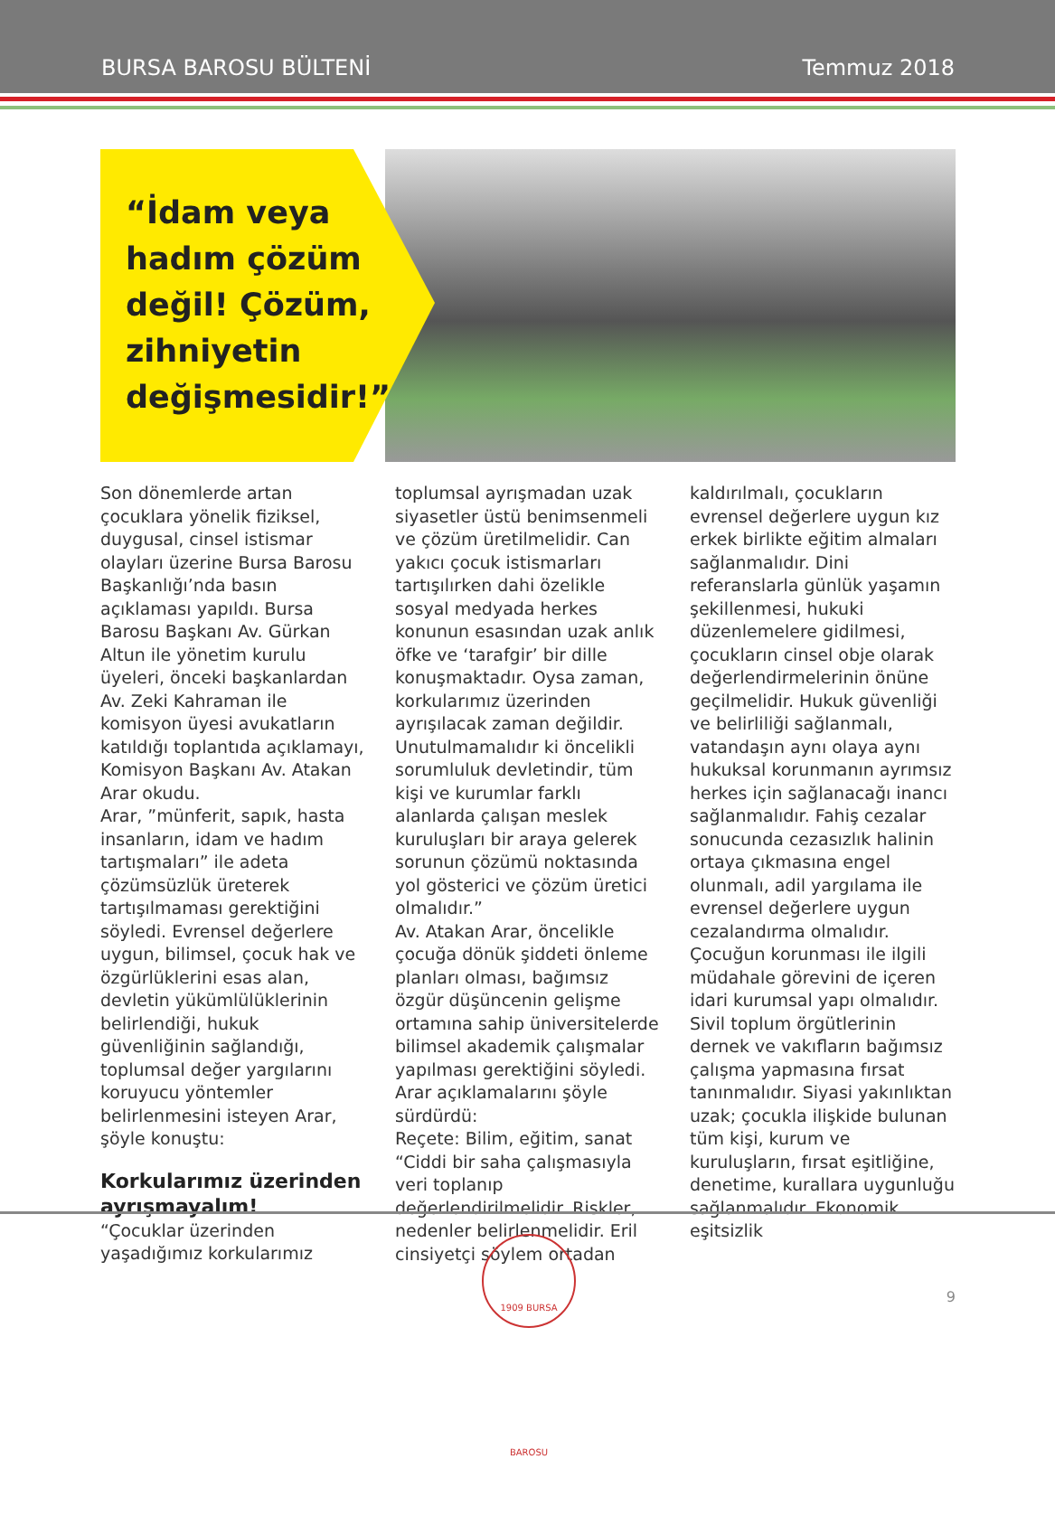BURSA BAROSU BÜLTENİ Temmuz 2018
“İdam veya hadım çözüm değil! Çözüm, zihniyetin değişmesidir!”
Son dönemlerde artan çocuklara yönelik fiziksel, duygusal, cinsel istismar olayları üzerine Bursa Barosu Başkanlığı’nda basın açıklaması yapıldı. Bursa Barosu Başkanı Av. Gürkan Altun ile yönetim kurulu üyeleri, önceki başkanlardan Av. Zeki Kahraman ile komisyon üyesi avukatların katıldığı toplantıda açıklamayı, Komisyon Başkanı Av. Atakan Arar okudu.
Arar, ”münferit, sapık, hasta insanların, idam ve hadım tartışmaları” ile adeta çözümsüzlük üreterek tartışılmaması gerektiğini söyledi. Evrensel değerlere uygun, bilimsel, çocuk hak ve özgürlüklerini esas alan, devletin yükümlülüklerinin belirlendiği, hukuk güvenliğinin sağlandığı, toplumsal değer yargılarını koruyucu yöntemler belirlenmesini isteyen Arar, şöyle konuştu:
Korkularımız üzerinden ayrışmayalım!
“Çocuklar üzerinden yaşadığımız korkularımız toplumsal ayrışmadan uzak siyasetler üstü benimsenmeli ve çözüm üretilmelidir. Can yakıcı çocuk istismarları tartışılırken dahi özelikle sosyal medyada herkes konunun esasından uzak anlık öfke ve ‘tarafgir’ bir dille konuşmaktadır. Oysa zaman, korkularımız üzerinden ayrışılacak zaman değildir. Unutulmamalıdır ki öncelikli sorumluluk devletindir, tüm kişi ve kurumlar farklı alanlarda çalışan meslek kuruluşları bir araya gelerek sorunun çözümü noktasında yol gösterici ve çözüm üretici olmalıdır.”
Av. Atakan Arar, öncelikle çocuğa dönük şiddeti önleme planları olması, bağımsız özgür düşüncenin gelişme ortamına sahip üniversitelerde bilimsel akademik çalışmalar yapılması gerektiğini söyledi. Arar açıklamalarını şöyle sürdürdü:
Reçete: Bilim, eğitim, sanat
“Ciddi bir saha çalışmasıyla veri toplanıp değerlendirilmelidir. Riskler, nedenler belirlenmelidir. Eril cinsiyetçi söylem ortadan kaldırılmalı, çocukların evrensel değerlere uygun kız erkek birlikte eğitim almaları sağlanmalıdır. Dini referanslarla günlük yaşamın şekillenmesi, hukuki düzenlemelere gidilmesi, çocukların cinsel obje olarak değerlendirmelerinin önüne geçilmelidir. Hukuk güvenliği ve belirliliği sağlanmalı, vatandaşın aynı olaya aynı hukuksal korunmanın ayrımsız herkes için sağlanacağı inancı sağlanmalıdır. Fahiş cezalar sonucunda cezasızlık halinin ortaya çıkmasına engel olunmalı, adil yargılama ile evrensel değerlere uygun cezalandırma olmalıdır. Çocuğun korunması ile ilgili müdahale görevini de içeren idari kurumsal yapı olmalıdır. Sivil toplum örgütlerinin dernek ve vakıfların bağımsız çalışma yapmasına fırsat tanınmalıdır. Siyasi yakınlıktan uzak; çocukla ilişkide bulunan tüm kişi, kurum ve kuruluşların, fırsat eşitliğine, denetime, kurallara uygunluğu sağlanmalıdır. Ekonomik eşitsizlik
1909 BURSA BAROSU
9